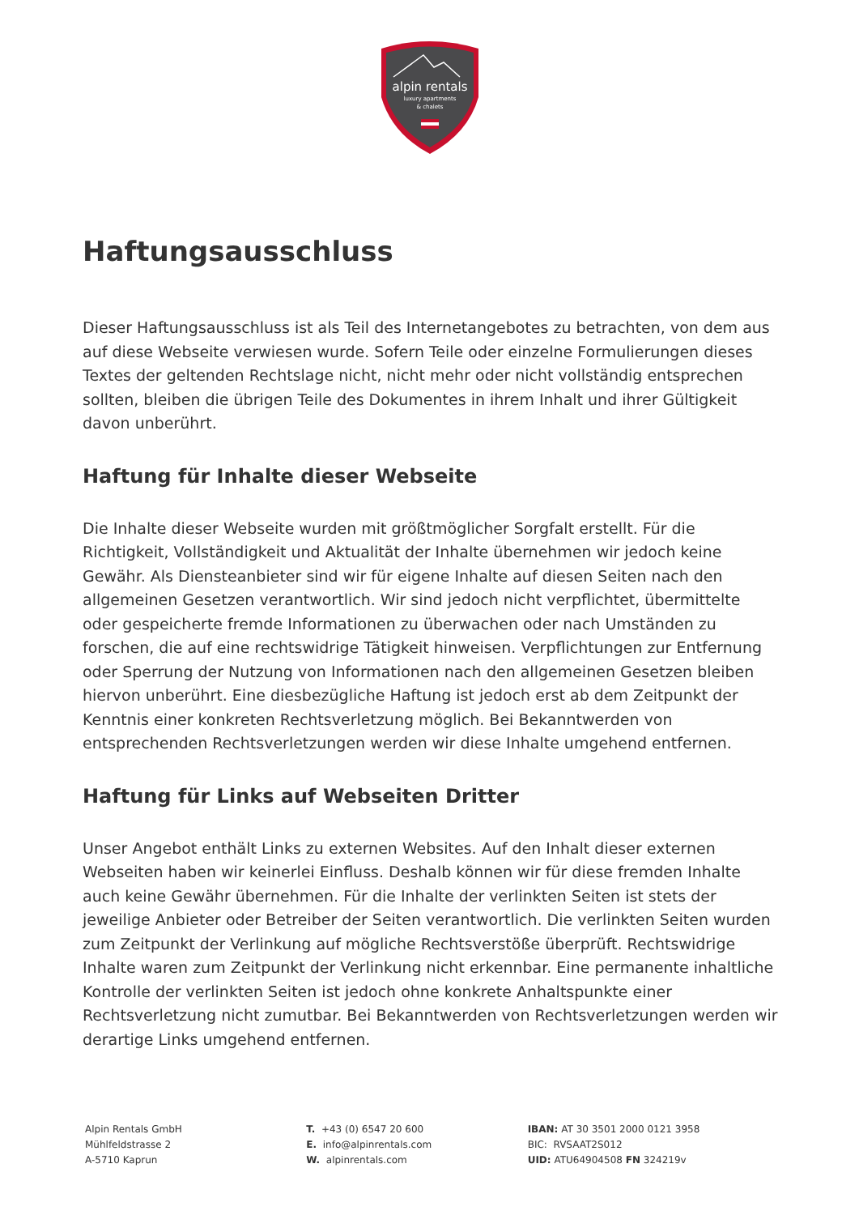alpin rentals
luxury apartments
& chalets
Haftungsausschluss
Dieser Haftungsausschluss ist als Teil des Internetangebotes zu betrachten, von dem aus auf diese Webseite verwiesen wurde. Sofern Teile oder einzelne Formulierungen dieses Textes der geltenden Rechtslage nicht, nicht mehr oder nicht vollständig entsprechen sollten, bleiben die übrigen Teile des Dokumentes in ihrem Inhalt und ihrer Gültigkeit davon unberührt.
Haftung für Inhalte dieser Webseite
Die Inhalte dieser Webseite wurden mit größtmöglicher Sorgfalt erstellt. Für die Richtigkeit, Vollständigkeit und Aktualität der Inhalte übernehmen wir jedoch keine Gewähr. Als Diensteanbieter sind wir für eigene Inhalte auf diesen Seiten nach den allgemeinen Gesetzen verantwortlich. Wir sind jedoch nicht verpflichtet, übermittelte oder gespeicherte fremde Informationen zu überwachen oder nach Umständen zu forschen, die auf eine rechtswidrige Tätigkeit hinweisen. Verpflichtungen zur Entfernung oder Sperrung der Nutzung von Informationen nach den allgemeinen Gesetzen bleiben hiervon unberührt. Eine diesbezügliche Haftung ist jedoch erst ab dem Zeitpunkt der Kenntnis einer konkreten Rechtsverletzung möglich. Bei Bekanntwerden von entsprechenden Rechtsverletzungen werden wir diese Inhalte umgehend entfernen.
Haftung für Links auf Webseiten Dritter
Unser Angebot enthält Links zu externen Websites. Auf den Inhalt dieser externen Webseiten haben wir keinerlei Einfluss. Deshalb können wir für diese fremden Inhalte auch keine Gewähr übernehmen. Für die Inhalte der verlinkten Seiten ist stets der jeweilige Anbieter oder Betreiber der Seiten verantwortlich. Die verlinkten Seiten wurden zum Zeitpunkt der Verlinkung auf mögliche Rechtsverstöße überprüft. Rechtswidrige Inhalte waren zum Zeitpunkt der Verlinkung nicht erkennbar. Eine permanente inhaltliche Kontrolle der verlinkten Seiten ist jedoch ohne konkrete Anhaltspunkte einer Rechtsverletzung nicht zumutbar. Bei Bekanntwerden von Rechtsverletzungen werden wir derartige Links umgehend entfernen.
Alpin Rentals GmbH
Mühlfeldstrasse 2
A-5710 Kaprun
T. +43 (0) 6547 20 600
E. info@alpinrentals.com
W. alpinrentals.com
IBAN: AT 30 3501 2000 0121 3958
BIC: RVSAAT2S012
UID: ATU64904508 FN 324219v